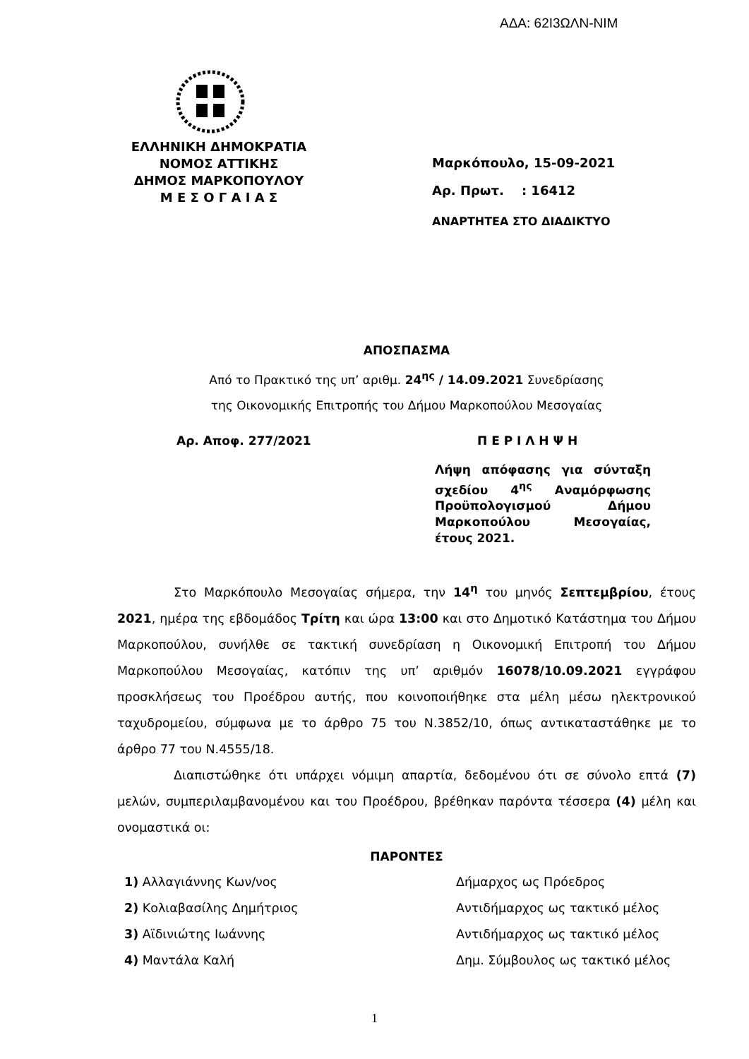ΑΔΑ: 62Ι3ΩΛΝ-ΝΙΜ
ΕΛΛΗΝΙΚΗ ΔΗΜΟΚΡΑΤΙΑ
ΝΟΜΟΣ ΑΤΤΙΚΗΣ
ΔΗΜΟΣ ΜΑΡΚΟΠΟΥΛΟΥ
Μ Ε Σ Ο Γ Α Ι Α Σ
Μαρκόπουλο, 15-09-2021
Αρ. Πρωτ. : 16412
ΑΝΑΡΤΗΤΕΑ ΣΤΟ ΔΙΑΔΙΚΤΥΟ
ΑΠΟΣΠΑΣΜΑ
Από το Πρακτικό της υπ’ αριθμ. 24<sup>ης</sup> / 14.09.2021 Συνεδρίασης
της Οικονομικής Επιτροπής του Δήμου Μαρκοπούλου Μεσογαίας
Αρ. Αποφ. 277/2021 Π Ε Ρ Ι Λ Η Ψ Η
Λήψη απόφασης για σύνταξη σχεδίου 4<sup>ης</sup> Αναμόρφωσης Προϋπολογισμού Δήμου Μαρκοπούλου Μεσογαίας, έτους 2021.
Στο Μαρκόπουλο Μεσογαίας σήμερα, την 14<sup>η</sup> του μηνός Σεπτεμβρίου, έτους 2021, ημέρα της εβδομάδος Τρίτη και ώρα 13:00 και στο Δημοτικό Κατάστημα του Δήμου Μαρκοπούλου, συνήλθε σε τακτική συνεδρίαση η Οικονομική Επιτροπή του Δήμου Μαρκοπούλου Μεσογαίας, κατόπιν της υπ’ αριθμόν 16078/10.09.2021 εγγράφου προσκλήσεως του Προέδρου αυτής, που κοινοποιήθηκε στα μέλη μέσω ηλεκτρονικού ταχυδρομείου, σύμφωνα με το άρθρο 75 του Ν.3852/10, όπως αντικαταστάθηκε με το άρθρο 77 του Ν.4555/18.
Διαπιστώθηκε ότι υπάρχει νόμιμη απαρτία, δεδομένου ότι σε σύνολο επτά (7) μελών, συμπεριλαμβανομένου και του Προέδρου, βρέθηκαν παρόντα τέσσερα (4) μέλη και ονομαστικά οι:
ΠΑΡΟΝΤΕΣ
1) Αλλαγιάννης Κων/νος Δήμαρχος ως Πρόεδρος
2) Κολιαβασίλης Δημήτριος Αντιδήμαρχος ως τακτικό μέλος
3) Αϊδινιώτης Ιωάννης Αντιδήμαρχος ως τακτικό μέλος
4) Μαντάλα Καλή Δημ. Σύμβουλος ως τακτικό μέλος
1